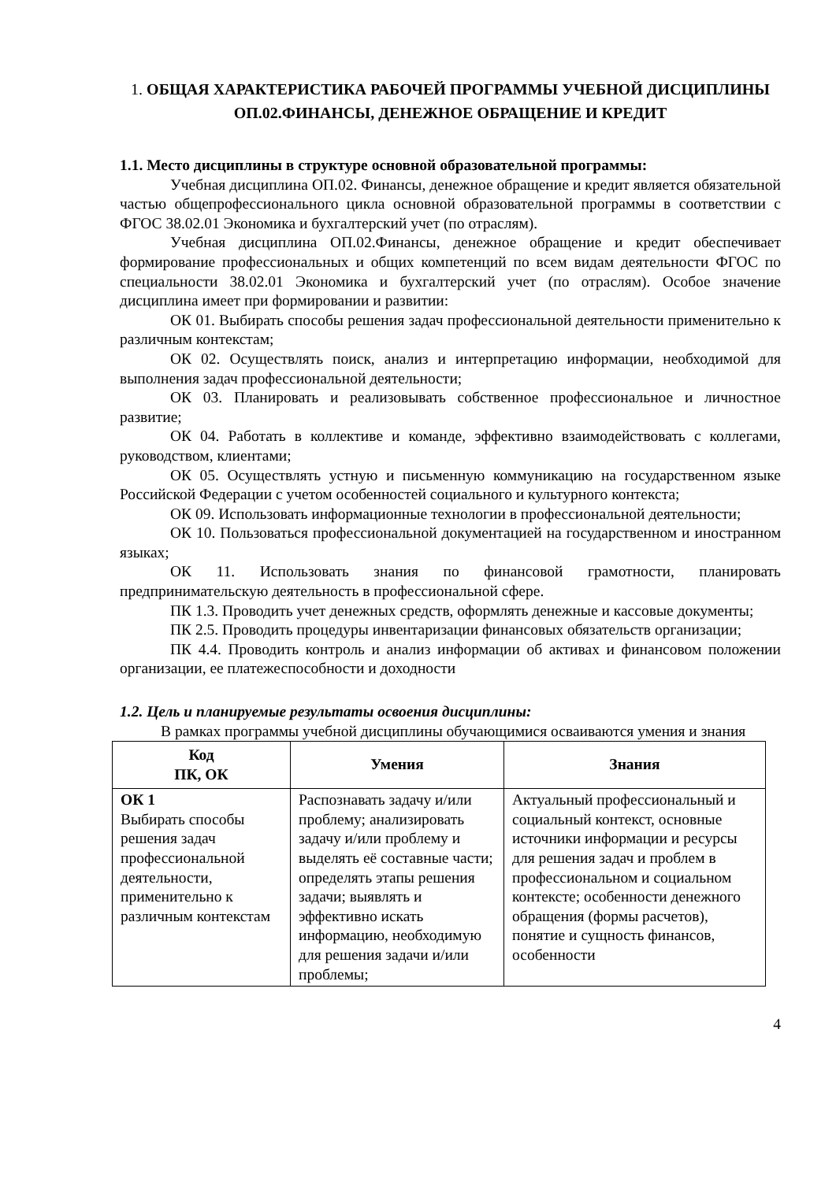1. ОБЩАЯ ХАРАКТЕРИСТИКА РАБОЧЕЙ ПРОГРАММЫ УЧЕБНОЙ ДИСЦИПЛИНЫ ОП.02.ФИНАНСЫ, ДЕНЕЖНОЕ ОБРАЩЕНИЕ И КРЕДИТ
1.1. Место дисциплины в структуре основной образовательной программы:
Учебная дисциплина ОП.02. Финансы, денежное обращение и кредит является обязательной частью общепрофессионального цикла основной образовательной программы в соответствии с ФГОС 38.02.01 Экономика и бухгалтерский учет (по отраслям).
Учебная дисциплина ОП.02.Финансы, денежное обращение и кредит обеспечивает формирование профессиональных и общих компетенций по всем видам деятельности ФГОС по специальности 38.02.01 Экономика и бухгалтерский учет (по отраслям). Особое значение дисциплина имеет при формировании и развитии:
ОК 01. Выбирать способы решения задач профессиональной деятельности применительно к различным контекстам;
ОК 02. Осуществлять поиск, анализ и интерпретацию информации, необходимой для выполнения задач профессиональной деятельности;
ОК 03. Планировать и реализовывать собственное профессиональное и личностное развитие;
ОК 04. Работать в коллективе и команде, эффективно взаимодействовать с коллегами, руководством, клиентами;
ОК 05. Осуществлять устную и письменную коммуникацию на государственном языке Российской Федерации с учетом особенностей социального и культурного контекста;
ОК 09. Использовать информационные технологии в профессиональной деятельности;
ОК 10. Пользоваться профессиональной документацией на государственном и иностранном языках;
ОК 11. Использовать знания по финансовой грамотности, планировать предпринимательскую деятельность в профессиональной сфере.
ПК 1.3. Проводить учет денежных средств, оформлять денежные и кассовые документы;
ПК 2.5. Проводить процедуры инвентаризации финансовых обязательств организации;
ПК 4.4. Проводить контроль и анализ информации об активах и финансовом положении организации, ее платежеспособности и доходности
1.2. Цель и планируемые результаты освоения дисциплины:
В рамках программы учебной дисциплины обучающимися осваиваются умения и знания
| Код ПК, ОК | Умения | Знания |
| --- | --- | --- |
| ОК 1 Выбирать способы решения задач профессиональной деятельности, применительно к различным контекстам | Распознавать задачу и/или проблему; анализировать задачу и/или проблему и выделять её составные части; определять этапы решения задачи; выявлять и эффективно искать информацию, необходимую для решения задачи и/или проблемы; | Актуальный профессиональный и социальный контекст, основные источники информации и ресурсы для решения задач и проблем в профессиональном и социальном контексте; особенности денежного обращения (формы расчетов), понятие и сущность финансов, особенности |
4